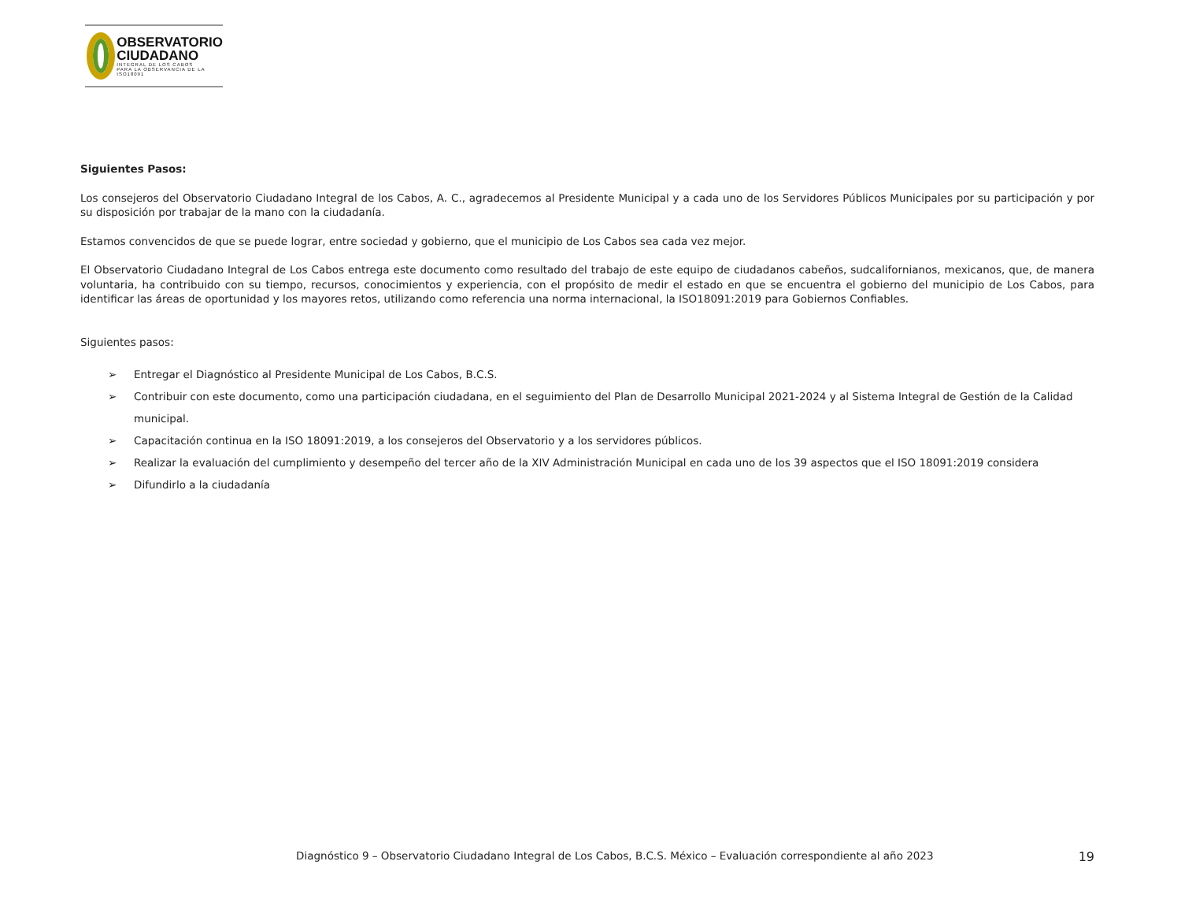OBSERVATORIO
CIUDADANO
INTEGRAL DE LOS CABOS
PARA LA OBSERVANCIA DE LA ISO18091
Siguientes Pasos:
Los consejeros del Observatorio Ciudadano Integral de los Cabos, A. C., agradecemos al Presidente Municipal y a cada uno de los Servidores Públicos Municipales por su participación y por su disposición por trabajar de la mano con la ciudadanía.
Estamos convencidos de que se puede lograr, entre sociedad y gobierno, que el municipio de Los Cabos sea cada vez mejor.
El Observatorio Ciudadano Integral de Los Cabos entrega este documento como resultado del trabajo de este equipo de ciudadanos cabeños, sudcalifornianos, mexicanos, que, de manera voluntaria, ha contribuido con su tiempo, recursos, conocimientos y experiencia, con el propósito de medir el estado en que se encuentra el gobierno del municipio de Los Cabos, para identificar las áreas de oportunidad y los mayores retos, utilizando como referencia una norma internacional, la ISO18091:2019 para Gobiernos Confiables.
Siguientes pasos:
➢ Entregar el Diagnóstico al Presidente Municipal de Los Cabos, B.C.S.
➢ Contribuir con este documento, como una participación ciudadana, en el seguimiento del Plan de Desarrollo Municipal 2021-2024 y al Sistema Integral de Gestión de la Calidad municipal.
➢ Capacitación continua en la ISO 18091:2019, a los consejeros del Observatorio y a los servidores públicos.
➢ Realizar la evaluación del cumplimiento y desempeño del tercer año de la XIV Administración Municipal en cada uno de los 39 aspectos que el ISO 18091:2019 considera
➢ Difundirlo a la ciudadanía
Diagnóstico 9 – Observatorio Ciudadano Integral de Los Cabos, B.C.S. México – Evaluación correspondiente al año 2023 19